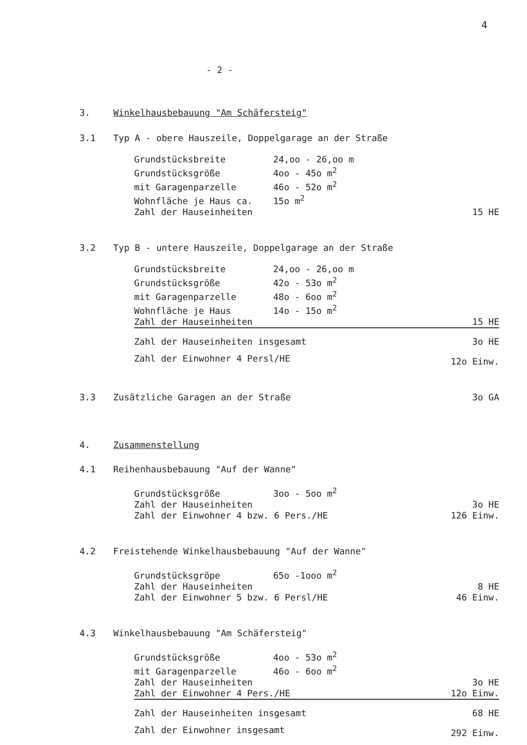4
- 2 -
3. Winkelhausbebauung "Am Schäfersteig"
3.1 Typ A - obere Hauszeile, Doppelgarage an der Straße
| Grundstücksbreite | 24,oo - 26,oo m | |
| Grundstücksgröße | 4oo - 45o m<sup>2</sup> | |
| mit Garagenparzelle | 46o - 52o m<sup>2</sup> | |
| Wohnfläche je Haus ca. | 15o m<sup>2</sup> | |
| Zahl der Hauseinheiten | | 15 HE |
3.2 Typ B - untere Hauszeile, Doppelgarage an der Straße
| Grundstücksbreite | 24,oo - 26,oo m | |
| Grundstücksgröße | 42o - 53o m<sup>2</sup> | |
| mit Garagenparzelle | 48o - 6oo m<sup>2</sup> | |
| Wohnfläche je Haus | 14o - 15o m<sup>2</sup> | |
| Zahl der Hauseinheiten | | 15 HE |
| Zahl der Hauseinheiten insgesamt | | 3o HE |
| Zahl der Einwohner 4 Persl/HE | | 12o Einw. |
3.3 Zusätzliche Garagen an der Straße 3o GA
4. Zusammenstellung
4.1 Reihenhausbebauung "Auf der Wanne"
| Grundstücksgröße | 3oo - 5oo m<sup>2</sup> | |
| Zahl der Hauseinheiten | | 3o HE |
| Zahl der Einwohner 4 bzw. 6 Pers./HE | | 126 Einw. |
4.2 Freistehende Winkelhausbebauung "Auf der Wanne"
| Grundstücksgröpe | 65o -1ooo m<sup>2</sup> | |
| Zahl der Hauseinheiten | | 8 HE |
| Zahl der Einwohner 5 bzw. 6 Persl/HE | | 46 Einw. |
4.3 Winkelhausbebauung "Am Schäfersteig"
| Grundstücksgröße | 4oo - 53o m<sup>2</sup> | |
| mit Garagenparzelle | 46o - 6oo m<sup>2</sup> | |
| Zahl der Hauseinheiten | | 3o HE |
| Zahl der Einwohner 4 Pers./HE | | 12o Einw. |
| Zahl der Hauseinheiten insgesamt | | 68 HE |
| Zahl der Einwohner insgesamt | | 292 Einw. |